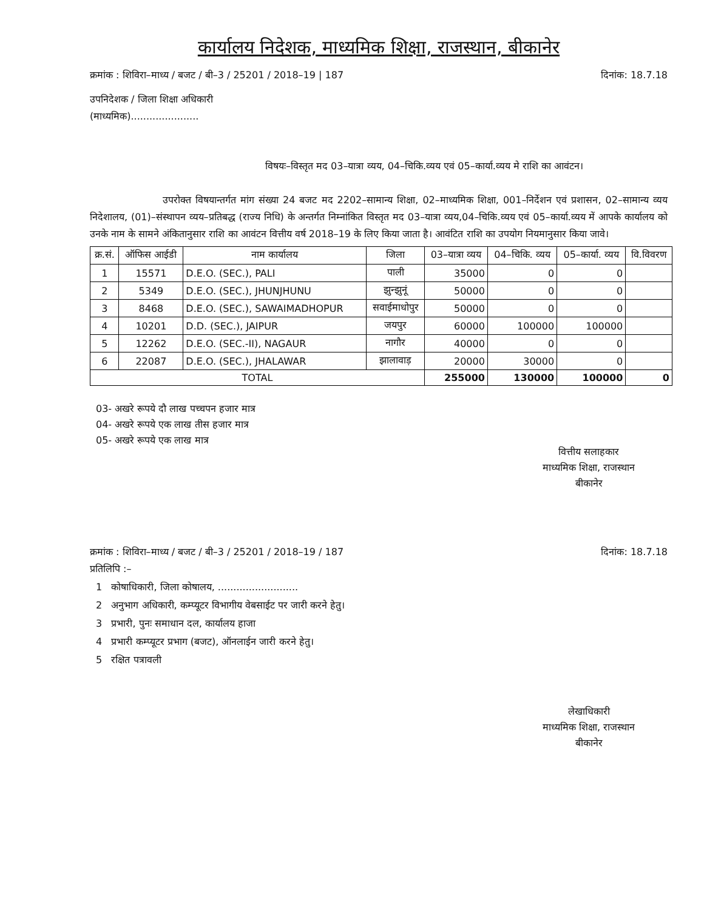कार्यालय निदेशक, माध्यमिक शिक्षा, राजस्थान, बीकानेर
क्रमांक : शिविरा–माध्य / बजट / बी–3 / 25201 / 2018–19 | 187 दिनांक: 18.7.18
उपनिदेशक / जिला शिक्षा अधिकारी
(माध्यमिक)......................
विषयः–विस्तृत मद 03–यात्रा व्यय, 04–चिकि.व्यय एवं 05–कार्या.व्यय मे राशि का आवंटन।
उपरोक्त विषयान्तर्गत मांग संख्या 24 बजट मद 2202–सामान्य शिक्षा, 02–माध्यमिक शिक्षा, 001–निर्देशन एवं प्रशासन, 02–सामान्य व्यय निदेशालय, (01)–संस्थापन व्यय–प्रतिबद्ध (राज्य निधि) के अन्तर्गत निम्नांकित विस्तृत मद 03–यात्रा व्यय,04–चिकि.व्यय एवं 05–कार्या.व्यय में आपके कार्यालय को उनके नाम के सामने अंकितानुसार राशि का आवंटन वित्तीय वर्ष 2018–19 के लिए किया जाता है। आवंटित राशि का उपयोग नियमानुसार किया जावे।
| क्र.सं. | ऑफिस आईडी | नाम कार्यालय | जिला | 03–यात्रा व्यय | 04–चिकि. व्यय | 05–कार्या. व्यय | वि.विवरण |
| --- | --- | --- | --- | --- | --- | --- | --- |
| 1 | 15571 | D.E.O. (SEC.), PALI | पाली | 35000 | 0 | 0 | |
| 2 | 5349 | D.E.O. (SEC.), JHUNJHUNU | झुन्झुनूं | 50000 | 0 | 0 | |
| 3 | 8468 | D.E.O. (SEC.), SAWAIMADHOPUR | सवाईमाधोपुर | 50000 | 0 | 0 | |
| 4 | 10201 | D.D. (SEC.), JAIPUR | जयपुर | 60000 | 100000 | 100000 | |
| 5 | 12262 | D.E.O. (SEC.-II), NAGAUR | नागौर | 40000 | 0 | 0 | |
| 6 | 22087 | D.E.O. (SEC.), JHALAWAR | झालावाड़ | 20000 | 30000 | 0 | |
| TOTAL | | | | 255000 | 130000 | 100000 | 0 |
03- अखरे रूपये दौ लाख पच्चपन हजार मात्र
04- अखरे रूपये एक लाख तीस हजार मात्र
05- अखरे रूपये एक लाख मात्र
वित्तीय सलाहकार
माध्यमिक शिक्षा, राजस्थान
बीकानेर
क्रमांक : शिविरा–माध्य / बजट / बी–3 / 25201 / 2018–19 / 187 दिनांक: 18.7.18
प्रतिलिपि :–
1 कोषाधिकारी, जिला कोषालय, ..........................
2 अनुभाग अधिकारी, कम्प्यूटर विभागीय वेबसाईट पर जारी करने हेतु।
3 प्रभारी, पुनः समाधान दल, कार्यालय हाजा
4 प्रभारी कम्प्यूटर प्रभाग (बजट), ऑनलाईन जारी करने हेतु।
5 रक्षित पत्रावली
लेखाधिकारी
माध्यमिक शिक्षा, राजस्थान
बीकानेर